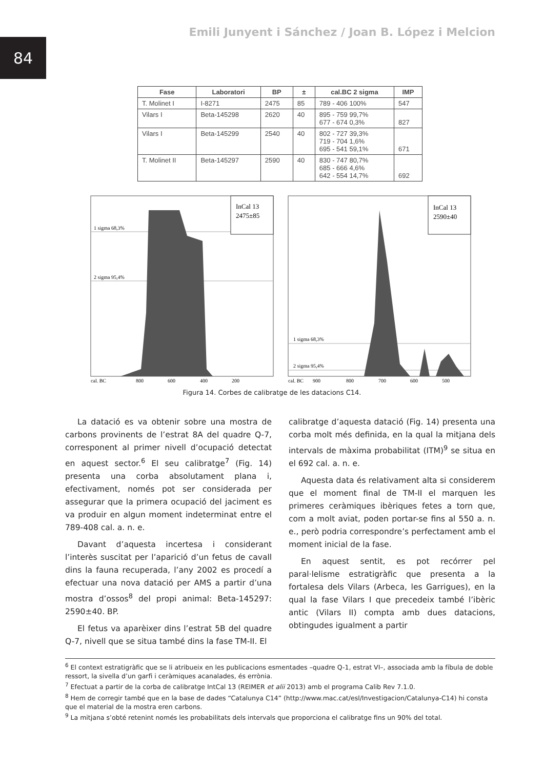84
Emili Junyent i Sánchez / Joan B. López i Melcion
| Fase | Laboratori | BP | ± | cal.BC 2 sigma | IMP |
| --- | --- | --- | --- | --- | --- |
| T. Molinet I | I-8271 | 2475 | 85 | 789 - 406 100% | 547 |
| Vilars I | Beta-145298 | 2620 | 40 | 895 - 759 99,7% 677 - 674 0,3% | 827 |
| Vilars I | Beta-145299 | 2540 | 40 | 802 - 727 39,3% 719 - 704 1,6% 695 - 541 59,1% | 671 |
| T. Molinet II | Beta-145297 | 2590 | 40 | 830 - 747 80,7% 685 - 666 4,6% 642 - 554 14,7% | 692 |
InCal 13
2475±85
1 sigma 68,3%
2 sigma 95,4%
cal. BC
800
600
400
200
InCal 13
2590±40
1 sigma 68,3%
2 sigma 95,4%
cal. BC
900
800
700
600
500
Figura 14. Corbes de calibratge de les datacions C14.
La datació es va obtenir sobre una mostra de carbons provinents de l’estrat 8A del quadre Q-7, corresponent al primer nivell d’ocupació detectat en aquest sector.<sup>6</sup> El seu calibratge<sup>7</sup> (Fig. 14) presenta una corba absolutament plana i, efectivament, només pot ser considerada per assegurar que la primera ocupació del jaciment es va produir en algun moment indeterminat entre el 789-408 cal. a. n. e.
Davant d’aquesta incertesa i considerant l’interès suscitat per l’aparició d’un fetus de cavall dins la fauna recuperada, l’any 2002 es procedí a efectuar una nova datació per AMS a partir d’una mostra d’ossos<sup>8</sup> del propi animal: Beta-145297: 2590±40. BP.
El fetus va aparèixer dins l’estrat 5B del quadre Q-7, nivell que se situa també dins la fase TM-II. El
calibratge d’aquesta datació (Fig. 14) presenta una corba molt més definida, en la qual la mitjana dels intervals de màxima probabilitat (ITM)<sup>9</sup> se situa en el 692 cal. a. n. e.
Aquesta data és relativament alta si considerem que el moment final de TM-II el marquen les primeres ceràmiques ibèriques fetes a torn que, com a molt aviat, poden portar-se fins al 550 a. n. e., però podria correspondre’s perfectament amb el moment inicial de la fase.
En aquest sentit, es pot recórrer pel paral·lelisme estratigràfic que presenta a la fortalesa dels Vilars (Arbeca, les Garrigues), en la qual la fase Vilars I que precedeix també l’ibèric antic (Vilars II) compta amb dues datacions, obtingudes igualment a partir
<sup>6</sup> El context estratigràfic que se li atribueix en les publicacions esmentades –quadre Q-1, estrat VI–, associada amb la fíbula de doble ressort, la sivella d’un garfi i ceràmiques acanalades, és errònia.
<sup>7</sup> Efectuat a partir de la corba de calibratge IntCal 13 (REIMER et alii 2013) amb el programa Calib Rev 7.1.0.
<sup>8</sup> Hem de corregir també que en la base de dades “Catalunya C14” (http://www.mac.cat/esl/Investigacion/Catalunya-C14) hi consta que el material de la mostra eren carbons.
<sup>9</sup> La mitjana s’obté retenint només les probabilitats dels intervals que proporciona el calibratge fins un 90% del total.